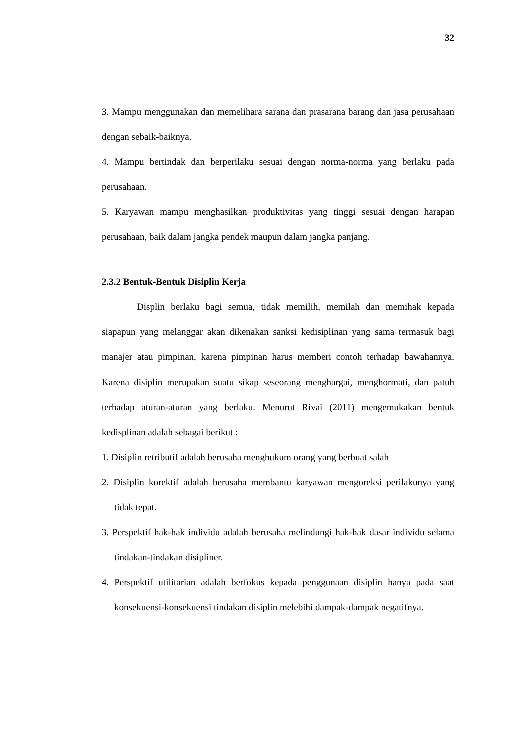32
3. Mampu menggunakan dan memelihara sarana dan prasarana barang dan jasa perusahaan dengan sebaik-baiknya.
4. Mampu bertindak dan berperilaku sesuai dengan norma-norma yang berlaku pada perusahaan.
5. Karyawan mampu menghasilkan produktivitas yang tinggi sesuai dengan harapan perusahaan, baik dalam jangka pendek maupun dalam jangka panjang.
2.3.2 Bentuk-Bentuk Disiplin Kerja
Displin berlaku bagi semua, tidak memilih, memilah dan memihak kepada siapapun yang melanggar akan dikenakan sanksi kedisiplinan yang sama termasuk bagi manajer atau pimpinan, karena pimpinan harus memberi contoh terhadap bawahannya. Karena disiplin merupakan suatu sikap seseorang menghargai, menghormati, dan patuh terhadap aturan-aturan yang berlaku. Menurut Rivai (2011) mengemukakan bentuk kedisplinan adalah sebagai berikut :
1. Disiplin retributif adalah berusaha menghukum orang yang berbuat salah
2. Disiplin korektif adalah berusaha membantu karyawan mengoreksi perilakunya yang tidak tepat.
3. Perspektif hak-hak individu adalah berusaha melindungi hak-hak dasar individu selama tindakan-tindakan disipliner.
4. Perspektif utilitarian adalah berfokus kepada penggunaan disiplin hanya pada saat konsekuensi-konsekuensi tindakan disiplin melebihi dampak-dampak negatifnya.